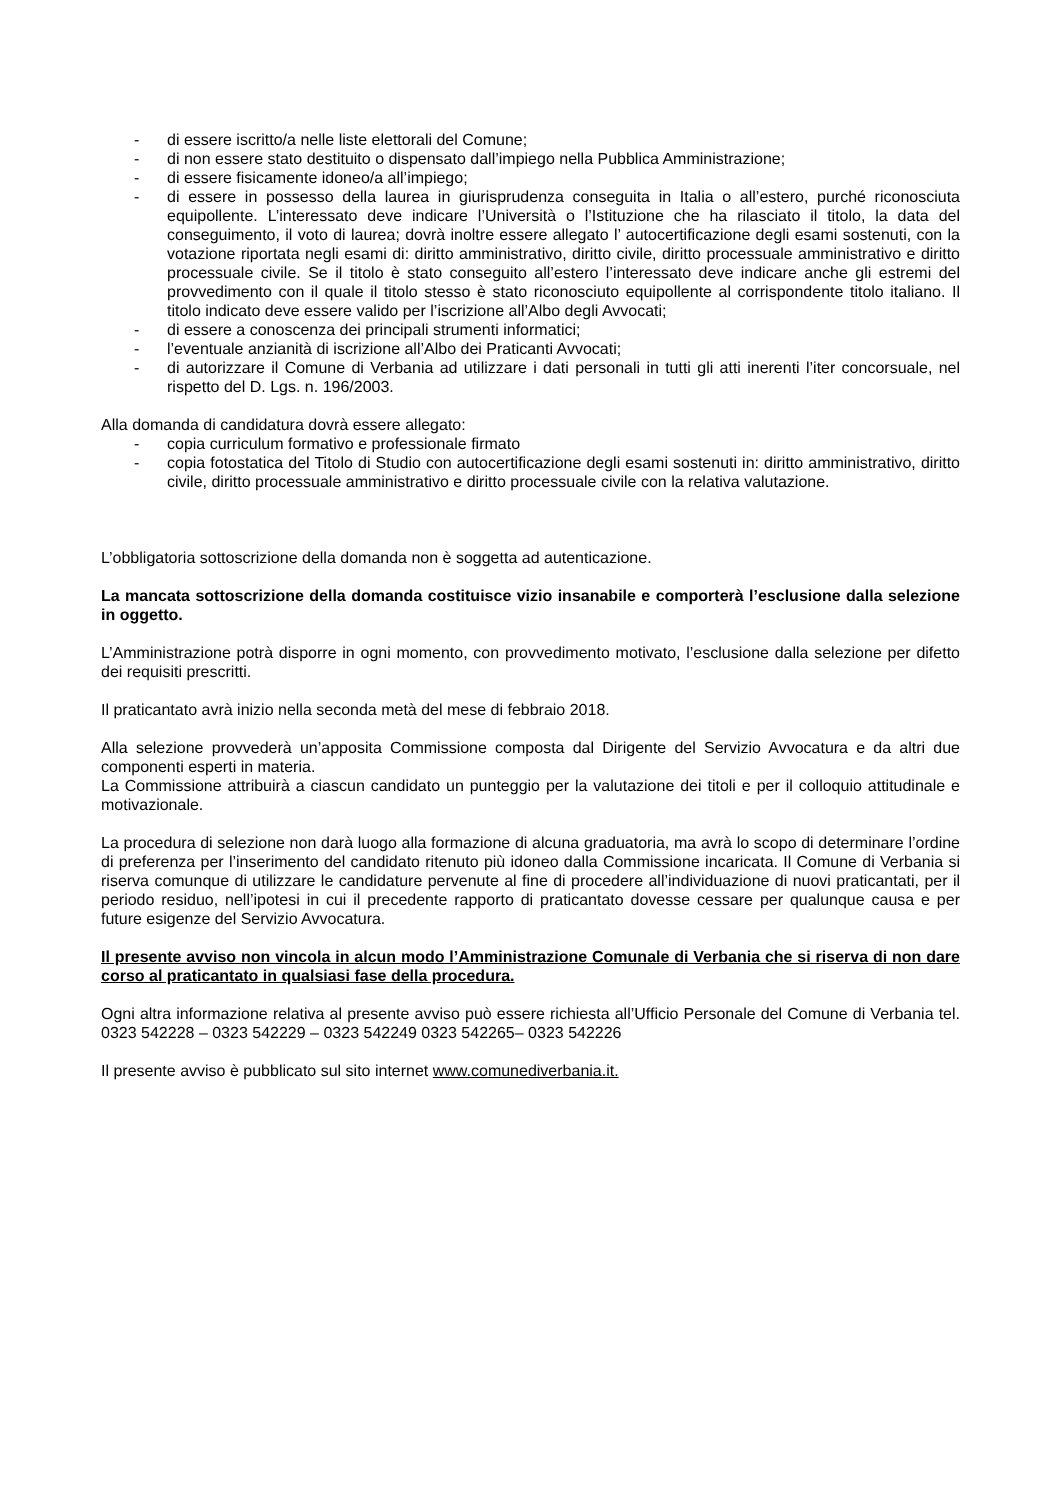- di essere iscritto/a nelle liste elettorali del Comune;
- di non essere stato destituito o dispensato dall’impiego nella Pubblica Amministrazione;
- di essere fisicamente idoneo/a all’impiego;
- di essere in possesso della laurea in giurisprudenza conseguita in Italia o all’estero, purché riconosciuta equipollente. L’interessato deve indicare l’Università o l’Istituzione che ha rilasciato il titolo, la data del conseguimento, il voto di laurea; dovrà inoltre essere allegato l’ autocertificazione degli esami sostenuti, con la votazione riportata negli esami di: diritto amministrativo, diritto civile, diritto processuale amministrativo e diritto processuale civile. Se il titolo è stato conseguito all’estero l’interessato deve indicare anche gli estremi del provvedimento con il quale il titolo stesso è stato riconosciuto equipollente al corrispondente titolo italiano. Il titolo indicato deve essere valido per l’iscrizione all’Albo degli Avvocati;
- di essere a conoscenza dei principali strumenti informatici;
- l’eventuale anzianità di iscrizione all’Albo dei Praticanti Avvocati;
- di autorizzare il Comune di Verbania ad utilizzare i dati personali in tutti gli atti inerenti l’iter concorsuale, nel rispetto del D. Lgs. n. 196/2003.
Alla domanda di candidatura dovrà essere allegato:
- copia curriculum formativo e professionale firmato
- copia fotostatica del Titolo di Studio con autocertificazione degli esami sostenuti in: diritto amministrativo, diritto civile, diritto processuale amministrativo e diritto processuale civile con la relativa valutazione.
L’obbligatoria sottoscrizione della domanda non è soggetta ad autenticazione.
La mancata sottoscrizione della domanda costituisce vizio insanabile e comporterà l’esclusione dalla selezione in oggetto.
L’Amministrazione potrà disporre in ogni momento, con provvedimento motivato, l’esclusione dalla selezione per difetto dei requisiti prescritti.
Il praticantato avrà inizio nella seconda metà del mese di febbraio 2018.
Alla selezione provvederà un’apposita Commissione composta dal Dirigente del Servizio Avvocatura e da altri due componenti esperti in materia.
La Commissione attribuirà a ciascun candidato un punteggio per la valutazione dei titoli e per il colloquio attitudinale e motivazionale.
La procedura di selezione non darà luogo alla formazione di alcuna graduatoria, ma avrà lo scopo di determinare l’ordine di preferenza per l’inserimento del candidato ritenuto più idoneo dalla Commissione incaricata. Il Comune di Verbania si riserva comunque di utilizzare le candidature pervenute al fine di procedere all’individuazione di nuovi praticantati, per il periodo residuo, nell’ipotesi in cui il precedente rapporto di praticantato dovesse cessare per qualunque causa e per future esigenze del Servizio Avvocatura.
Il presente avviso non vincola in alcun modo l’Amministrazione Comunale di Verbania che si riserva di non dare corso al praticantato in qualsiasi fase della procedura.
Ogni altra informazione relativa al presente avviso può essere richiesta all’Ufficio Personale del Comune di Verbania tel. 0323 542228 – 0323 542229 – 0323 542249 0323 542265– 0323 542226
Il presente avviso è pubblicato sul sito internet www.comunediverbania.it.